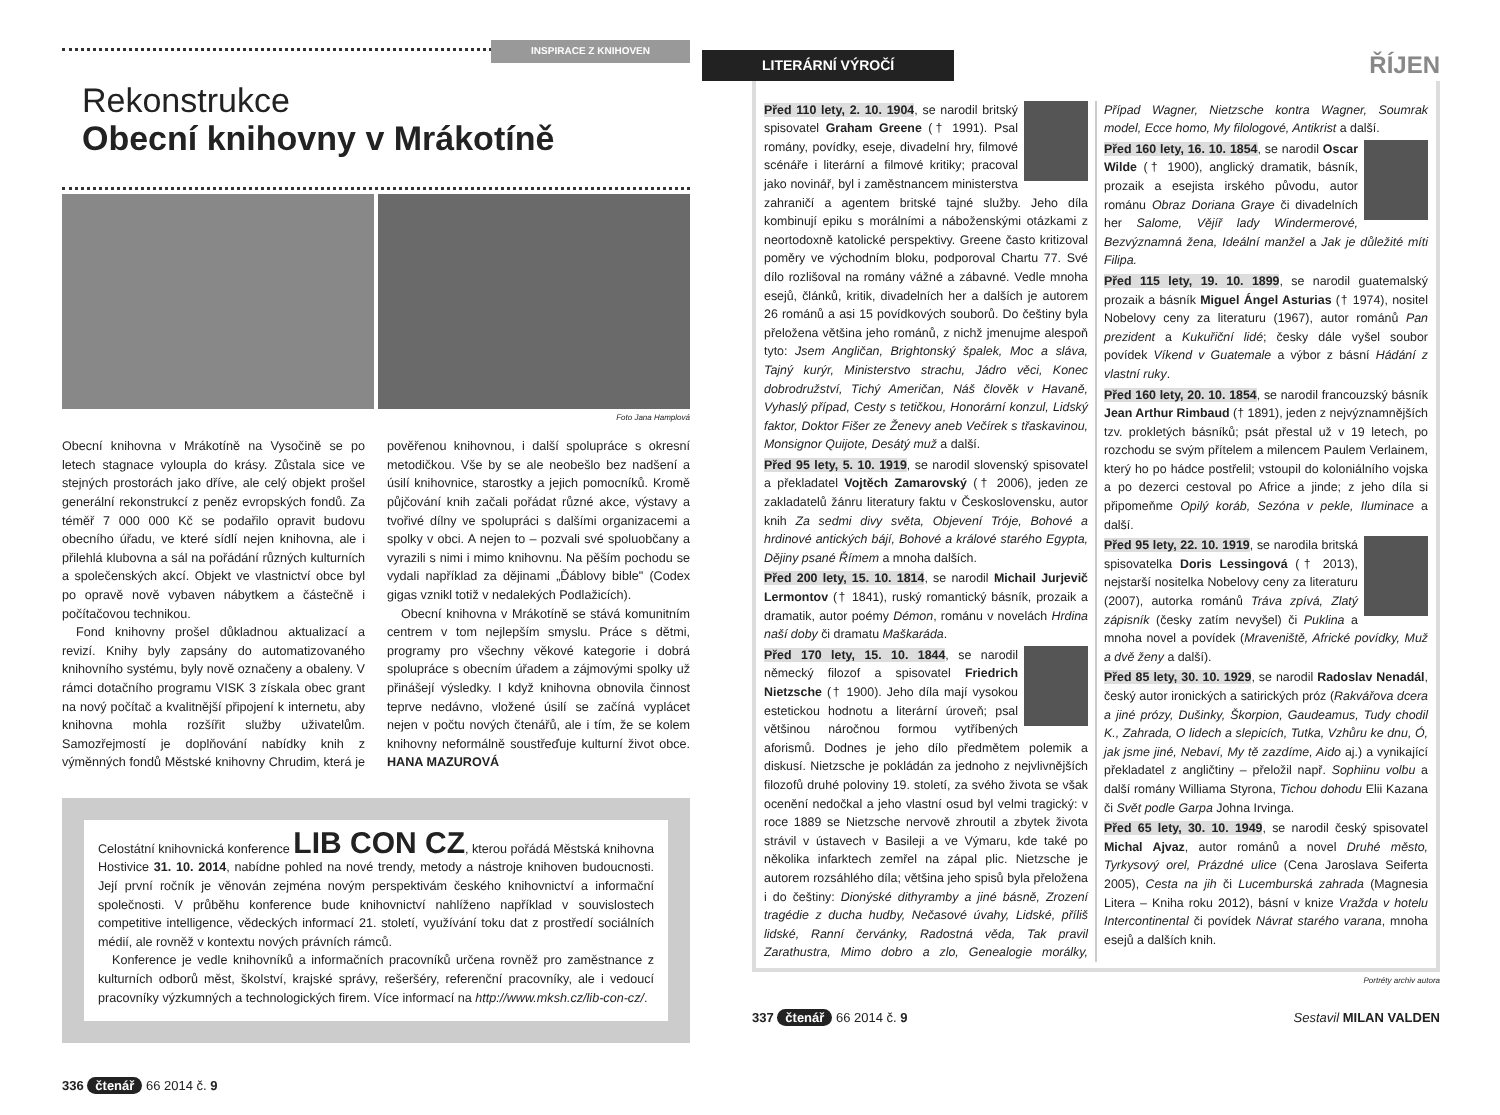INSPIRACE Z KNIHOVEN
Rekonstrukce
Obecní knihovny v Mrákotíně
Foto Jana Hamplová
Obecní knihovna v Mrákotíně na Vysočině se po letech stagnace vyloupla do krásy. Zůstala sice ve stejných prostorách jako dříve, ale celý objekt prošel generální rekonstrukcí z peněz evropských fondů. Za téměř 7 000 000 Kč se podařilo opravit budovu obecního úřadu, ve které sídlí nejen knihovna, ale i přilehlá klubovna a sál na pořádání různých kulturních a společenských akcí. Objekt ve vlastnictví obce byl po opravě nově vybaven nábytkem a částečně i počítačovou technikou.
Fond knihovny prošel důkladnou aktualizací a revizí. Knihy byly zapsány do automatizovaného knihovního systému, byly nově označeny a obaleny. V rámci dotačního programu VISK 3 získala obec grant na nový počítač a kvalitnější připojení k internetu, aby knihovna mohla rozšířit služby uživatelům. Samozřejmostí je doplňování nabídky knih z výměnných fondů Městské knihovny Chrudim, která je pověřenou knihovnou, i další spolupráce s okresní metodičkou. Vše by se ale neobešlo bez nadšení a úsilí knihovnice, starostky a jejich pomocníků. Kromě půjčování knih začali pořádat různé akce, výstavy a tvořivé dílny ve spolupráci s dalšími organizacemi a spolky v obci. A nejen to – pozvali své spoluobčany a vyrazili s nimi i mimo knihovnu. Na pěším pochodu se vydali například za dějinami „Ďáblovy bible" (Codex gigas vznikl totiž v nedalekých Podlažicích).
Obecní knihovna v Mrákotíně se stává komunitním centrem v tom nejlepším smyslu. Práce s dětmi, programy pro všechny věkové kategorie i dobrá spolupráce s obecním úřadem a zájmovými spolky už přinášejí výsledky. I když knihovna obnovila činnost teprve nedávno, vložené úsilí se začíná vyplácet nejen v počtu nových čtenářů, ale i tím, že se kolem knihovny neformálně soustřeďuje kulturní život obce. HANA MAZUROVÁ
Celostátní knihovnická konference LIB CON CZ, kterou pořádá Městská knihovna Hostivice 31. 10. 2014, nabídne pohled na nové trendy, metody a nástroje knihoven budoucnosti. Její první ročník je věnován zejména novým perspektivám českého knihovnictví a informační společnosti. V průběhu konference bude knihovnictví nahlíženo například v souvislostech competitive intelligence, vědeckých informací 21. století, využívání toku dat z prostředí sociálních médií, ale rovněž v kontextu nových právních rámců.
Konference je vedle knihovníků a informačních pracovníků určena rovněž pro zaměstnance z kulturních odborů měst, školství, krajské správy, rešeršéry, referenční pracovníky, ale i vedoucí pracovníky výzkumných a technologických firem. Více informací na http://www.mksh.cz/lib-con-cz/.
336 čtenář 66 2014 č. 9
LITERÁRNÍ VÝROČÍ ŘÍJEN
Před 110 lety, 2. 10. 1904, se narodil britský spisovatel Graham Greene († 1991). Psal romány, povídky, eseje, divadelní hry, filmové scénáře i literární a filmové kritiky; pracoval jako novinář, byl i zaměstnancem ministerstva zahraničí a agentem britské tajné služby. Jeho díla kombinují epiku s morálními a náboženskými otázkami z neortodoxně katolické perspektivy. Greene často kritizoval poměry ve východním bloku, podporoval Chartu 77. Své dílo rozlišoval na romány vážné a zábavné. Vedle mnoha esejů, článků, kritik, divadelních her a dalších je autorem 26 románů a asi 15 povídkových souborů. Do češtiny byla přeložena většina jeho románů, z nichž jmenujme alespoň tyto: Jsem Angličan, Brightonský špalek, Moc a sláva, Tajný kurýr, Ministerstvo strachu, Jádro věci, Konec dobrodružství, Tichý Američan, Náš člověk v Havaně, Vyhaslý případ, Cesty s tetičkou, Honorární konzul, Lidský faktor, Doktor Fišer ze Ženevy aneb Večírek s třaskavinou, Monsignor Quijote, Desátý muž a další.
Před 95 lety, 5. 10. 1919, se narodil slovenský spisovatel a překladatel Vojtěch Zamarovský († 2006), jeden ze zakladatelů žánru literatury faktu v Československu, autor knih Za sedmi divy světa, Objevení Tróje, Bohové a hrdinové antických bájí, Bohové a králové starého Egypta, Dějiny psané Římem a mnoha dalších.
Před 200 lety, 15. 10. 1814, se narodil Michail Jurjevič Lermontov († 1841), ruský romantický básník, prozaik a dramatik, autor poémy Démon, románu v novelách Hrdina naší doby či dramatu Maškaráda.
Před 170 lety, 15. 10. 1844, se narodil německý filozof a spisovatel Friedrich Nietzsche († 1900). Jeho díla mají vysokou estetickou hodnotu a literární úroveň; psal většinou náročnou formou vytříbených aforismů. Dodnes je jeho dílo předmětem polemik a diskusí. Nietzsche je pokládán za jednoho z nejvlivnějších filozofů druhé poloviny 19. století, za svého života se však ocenění nedočkal a jeho vlastní osud byl velmi tragický: v roce 1889 se Nietzsche nervově zhroutil a zbytek života strávil v ústavech v Basileji a ve Výmaru, kde také po několika infarktech zemřel na zápal plic. Nietzsche je autorem rozsáhlého díla; většina jeho spisů byla přeložena i do češtiny: Dionýské dithyramby a jiné básně, Zrození tragédie z ducha hudby, Nečasové úvahy, Lidské, příliš lidské, Ranní červánky, Radostná věda, Tak pravil Zarathustra, Mimo dobro a zlo, Genealogie morálky, Případ Wagner, Nietzsche kontra Wagner, Soumrak model, Ecce homo, My filologové, Antikrist a další.
Před 160 lety, 16. 10. 1854, se narodil Oscar Wilde († 1900), anglický dramatik, básník, prozaik a esejista irského původu, autor románu Obraz Doriana Graye či divadelních her Salome, Vějíř lady Windermerové, Bezvýznamná žena, Ideální manžel a Jak je důležité míti Filipa.
Před 115 lety, 19. 10. 1899, se narodil guatemalský prozaik a básník Miguel Ángel Asturias († 1974), nositel Nobelovy ceny za literaturu (1967), autor románů Pan prezident a Kukuřiční lidé; česky dále vyšel soubor povídek Víkend v Guatemale a výbor z básní Hádání z vlastní ruky.
Před 160 lety, 20. 10. 1854, se narodil francouzský básník Jean Arthur Rimbaud († 1891), jeden z nejvýznamnějších tzv. prokletých básníků; psát přestal už v 19 letech, po rozchodu se svým přítelem a milencem Paulem Verlainem, který ho po hádce postřelil; vstoupil do koloniálního vojska a po dezerci cestoval po Africe a jinde; z jeho díla si připomeňme Opilý koráb, Sezóna v pekle, Iluminace a další.
Před 95 lety, 22. 10. 1919, se narodila britská spisovatelka Doris Lessingová († 2013), nejstarší nositelka Nobelovy ceny za literaturu (2007), autorka románů Tráva zpívá, Zlatý zápisník (česky zatím nevyšel) či Puklina a mnoha novel a povídek (Mraveniště, Africké povídky, Muž a dvě ženy a další).
Před 85 lety, 30. 10. 1929, se narodil Radoslav Nenadál, český autor ironických a satirických próz (Rakvářova dcera a jiné prózy, Dušinky, Škorpion, Gaudeamus, Tudy chodil K., Zahrada, O lidech a slepicích, Tutka, Vzhůru ke dnu, Ó, jak jsme jiné, Nebaví, My tě zazdíme, Aido aj.) a vynikající překladatel z angličtiny – přeložil např. Sophiinu volbu a další romány Williama Styrona, Tichou dohodu Elii Kazana či Svět podle Garpa Johna Irvinga.
Před 65 lety, 30. 10. 1949, se narodil český spisovatel Michal Ajvaz, autor románů a novel Druhé město, Tyrkysový orel, Prázdné ulice (Cena Jaroslava Seiferta 2005), Cesta na jih či Lucemburská zahrada (Magnesia Litera – Kniha roku 2012), básní v knize Vražda v hotelu Intercontinental či povídek Návrat starého varana, mnoha esejů a dalších knih.
Portréty archiv autora
337 čtenář 66 2014 č. 9 Sestavil MILAN VALDEN